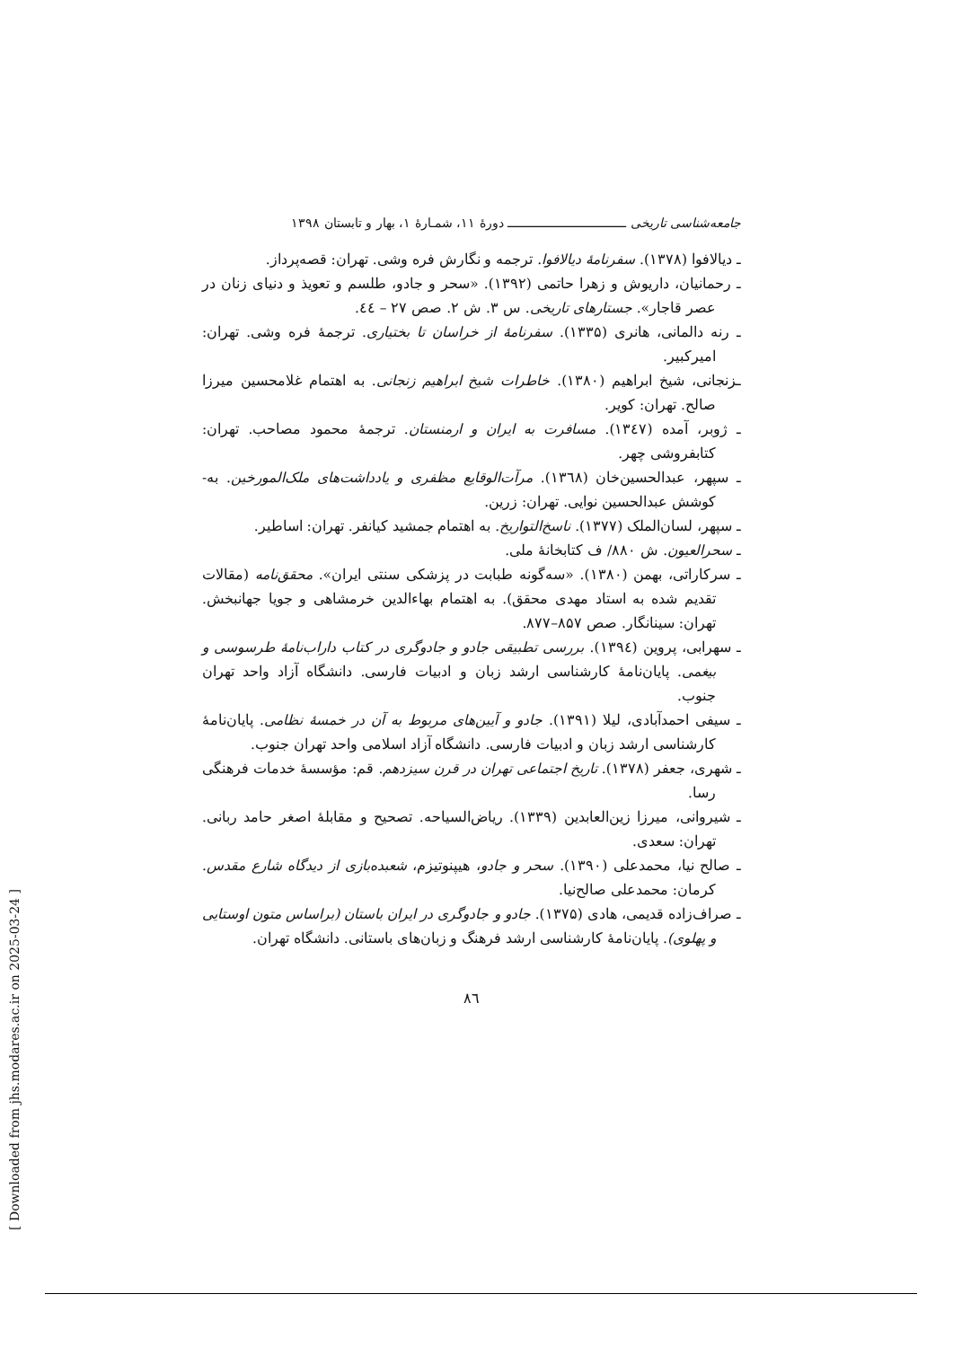جامعه‌شناسی تاریخی ـــــــــــــــــــــــــــــــــ دورهٔ ۱۱، شمـارهٔ ۱، بهار و تابستان ۱۳۹۸
ـ دیالافوا (۱۳۷۸). سفرنامهٔ دیالافوا. ترجمه و نگارش فره وشی. تهران: قصه‌پرداز.
ـ رحمانیان، داریوش و زهرا حاتمی (۱۳۹۲). «سحر و جادو، طلسم و تعویذ و دنیای زنان در عصر قاجار». جستارهای تاریخی. س ۳. ش ۲. صص ۲۷ – ٤٤.
ـ رنه دالمانی، هانری (۱۳۳۵). سفرنامهٔ از خراسان تا بختیاری. ترجمهٔ فره وشی. تهران: امیرکبیر.
ـزنجانی، شیخ ابراهیم (۱۳۸۰). خاطرات شیخ ابراهیم زنجانی. به اهتمام غلامحسین میرزا صالح. تهران: کویر.
ـ ژوبر، آمده (۱۳٤۷). مسافرت به ایران و ارمنستان. ترجمهٔ محمود مصاحب. تهران: کتابفروشی چهر.
ـ سپهر، عبدالحسین‌خان (۱۳٦۸). مرآت‌الوقایع مظفری و یادداشت‌های ملک‌المورخین. به-کوشش عبدالحسین نوایی. تهران: زرین.
ـ سپهر، لسان‌الملک (۱۳۷۷). ناسخ‌التواریخ. به اهتمام جمشید کیانفر. تهران: اساطیر.
ـ سحرالعیون. ش ۸۸۰/ ف کتابخانهٔ ملی.
ـ سرکاراتی، بهمن (۱۳۸۰). «سه‌گونه طبابت در پزشکی سنتی ایران». محقق‌نامه (مقالات تقدیم شده به استاد مهدی محقق). به اهتمام بهاءالدین خرمشاهی و جویا جهانبخش. تهران: سینانگار. صص ۸۵۷–۸۷۷.
ـ سهرابی، پروین (۱۳۹٤). بررسی تطبیقی جادو و جادوگری در کتاب داراب‌نامهٔ طرسوسی و بیغمی. پایان‌نامهٔ کارشناسی ارشد زبان و ادبیات فارسی. دانشگاه آزاد واحد تهران جنوب.
ـ سیفی احمدآبادی، لیلا (۱۳۹۱). جادو و آیین‌های مربوط به آن در خمسهٔ نظامی. پایان‌نامهٔ کارشناسی ارشد زبان و ادبیات فارسی. دانشگاه آزاد اسلامی واحد تهران جنوب.
ـ شهری، جعفر (۱۳۷۸). تاریخ اجتماعی تهران در قرن سیزدهم. قم: مؤسسهٔ خدمات فرهنگی رسا.
ـ شیروانی، میرزا زین‌العابدین (۱۳۳۹). ریاض‌السیاحه. تصحیح و مقابلهٔ اصغر حامد ربانی. تهران: سعدی.
ـ صالح نیا، محمدعلی (۱۳۹۰). سحر و جادو، هیپنوتیزم، شعبده‌بازی از دیدگاه شارع مقدس. کرمان: محمدعلی صالح‌نیا.
ـ صراف‌زاده قدیمی، هادی (۱۳۷۵). جادو و جادوگری در ایران باستان (براساس متون اوستایی و پهلوی). پایان‌نامهٔ کارشناسی ارشد فرهنگ و زبان‌های باستانی. دانشگاه تهران.
۸٦
[ Downloaded from jhs.modares.ac.ir on 2025-03-24 ]